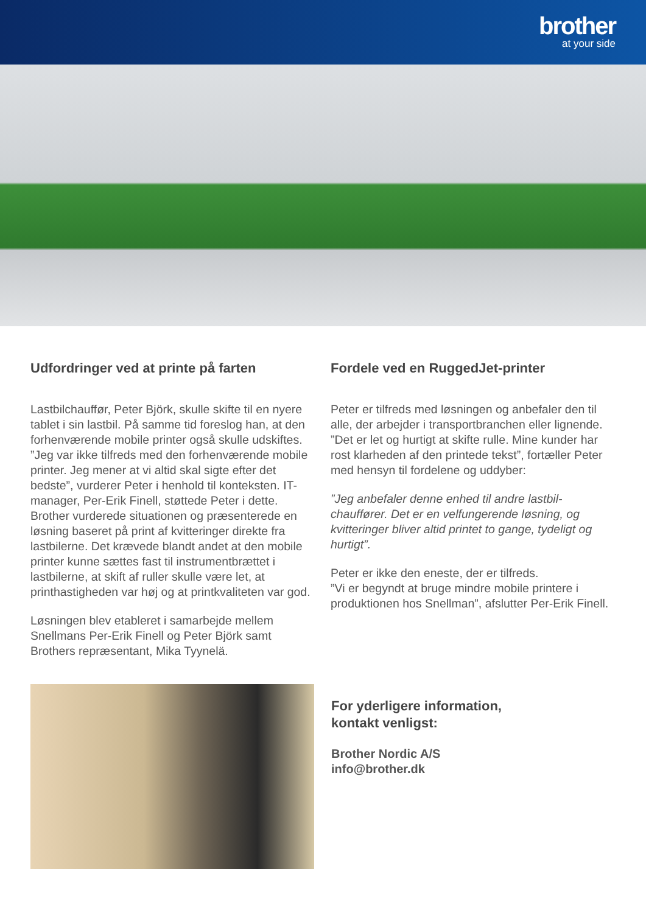brother
at your side
Udfordringer ved at printe på farten
Lastbilchauffør, Peter Björk, skulle skifte til en nyere tablet i sin lastbil. På samme tid foreslog han, at den forhenværende mobile printer også skulle udskiftes. ”Jeg var ikke tilfreds med den forhenværende mobile printer. Jeg mener at vi altid skal sigte efter det bedste”, vurderer Peter i henhold til konteksten. IT-manager, Per-Erik Finell, støttede Peter i dette. Brother vurderede situationen og præsenterede en løsning baseret på print af kvitteringer direkte fra lastbilerne. Det krævede blandt andet at den mobile printer kunne sættes fast til instrumentbrættet i lastbilerne, at skift af ruller skulle være let, at printhastigheden var høj og at printkvaliteten var god.
Løsningen blev etableret i samarbejde mellem Snellmans Per-Erik Finell og Peter Björk samt Brothers repræsentant, Mika Tyynelä.
Fordele ved en RuggedJet-printer
Peter er tilfreds med løsningen og anbefaler den til alle, der arbejder i transportbranchen eller lignende. ”Det er let og hurtigt at skifte rulle. Mine kunder har rost klarheden af den printede tekst”, fortæller Peter med hensyn til fordelene og uddyber:
”Jeg anbefaler denne enhed til andre lastbil-chauffører. Det er en velfungerende løsning, og kvitteringer bliver altid printet to gange, tydeligt og hurtigt”.
Peter er ikke den eneste, der er tilfreds.
”Vi er begyndt at bruge mindre mobile printere i produktionen hos Snellman”, afslutter Per-Erik Finell.
For yderligere information,
kontakt venligst:
Brother Nordic A/S
info@brother.dk